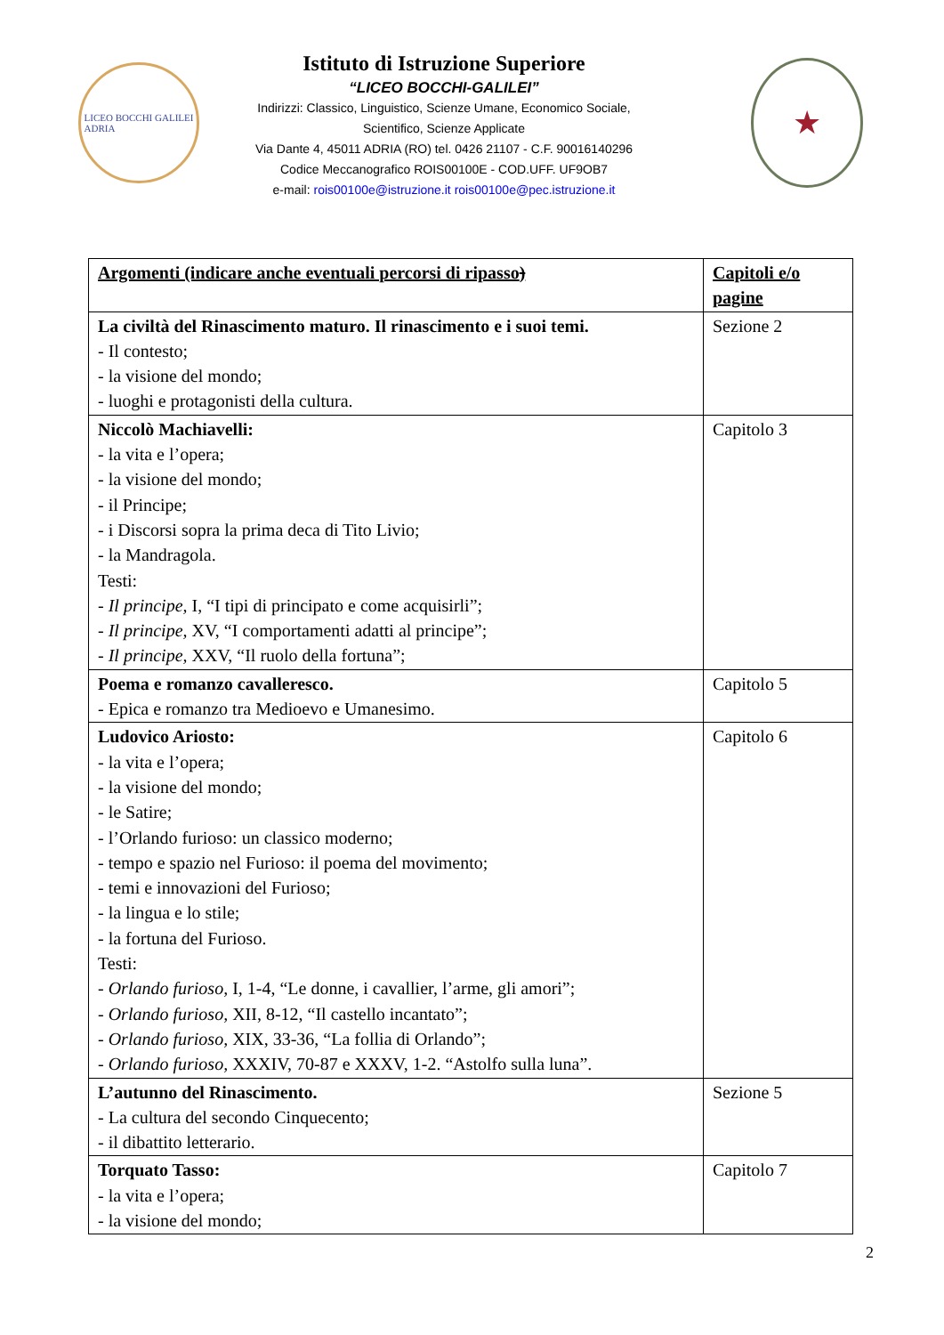LICEO BOCCHI GALILEI
ADRIA
Istituto di Istruzione Superiore
“LICEO BOCCHI-GALILEI”
Indirizzi: Classico, Linguistico, Scienze Umane, Economico Sociale,
Scientifico, Scienze Applicate
Via Dante 4, 45011 ADRIA (RO) tel. 0426 21107 - C.F. 90016140296
Codice Meccanografico ROIS00100E - COD.UFF. UF9OB7
e-mail: rois00100e@istruzione.it rois00100e@pec.istruzione.it
★
| Argomenti (indicare anche eventuali percorsi di ripasso ) | Capitoli e/o pagine |
| --- | --- |
| La civiltà del Rinascimento maturo. Il rinascimento e i suoi temi. - Il contesto; - la visione del mondo; - luoghi e protagonisti della cultura. | Sezione 2 |
| Niccolò Machiavelli: - la vita e l’opera; - la visione del mondo; - il Principe; - i Discorsi sopra la prima deca di Tito Livio; - la Mandragola. Testi: - Il principe, I, “I tipi di principato e come acquisirli”; - Il principe, XV, “I comportamenti adatti al principe”; - Il principe, XXV, “Il ruolo della fortuna”; | Capitolo 3 |
| Poema e romanzo cavalleresco. - Epica e romanzo tra Medioevo e Umanesimo. | Capitolo 5 |
| Ludovico Ariosto: - la vita e l’opera; - la visione del mondo; - le Satire; - l’Orlando furioso: un classico moderno; - tempo e spazio nel Furioso: il poema del movimento; - temi e innovazioni del Furioso; - la lingua e lo stile; - la fortuna del Furioso. Testi: - Orlando furioso, I, 1-4, “Le donne, i cavallier, l’arme, gli amori”; - Orlando furioso, XII, 8-12, “Il castello incantato”; - Orlando furioso, XIX, 33-36, “La follia di Orlando”; - Orlando furioso, XXXIV, 70-87 e XXXV, 1-2. “Astolfo sulla luna”. | Capitolo 6 |
| L’autunno del Rinascimento. - La cultura del secondo Cinquecento; - il dibattito letterario. | Sezione 5 |
| Torquato Tasso: - la vita e l’opera; - la visione del mondo; | Capitolo 7 |
2